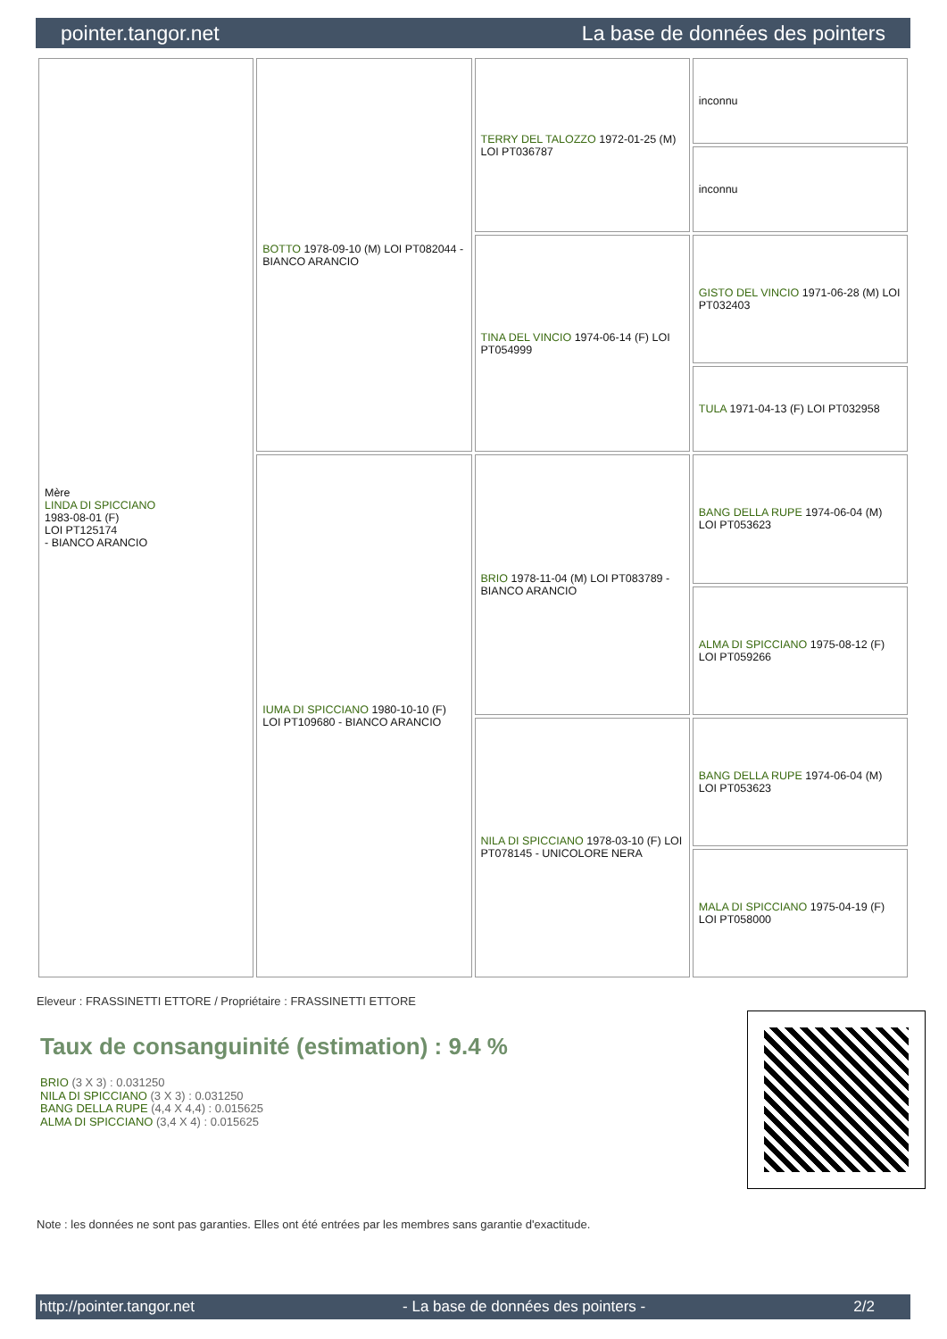pointer.tangor.net La base de données des pointers
| Mère LINDA DI SPICCIANO 1983-08-01 (F) LOI PT125174 - BIANCO ARANCIO | BOTTO 1978-09-10 (M) LOI PT082044 - BIANCO ARANCIO | TERRY DEL TALOZZO 1972-01-25 (M) LOI PT036787 | inconnu |
| | | | inconnu |
| | | TINA DEL VINCIO 1974-06-14 (F) LOI PT054999 | GISTO DEL VINCIO 1971-06-28 (M) LOI PT032403 |
| | | | TULA 1971-04-13 (F) LOI PT032958 |
| | IUMA DI SPICCIANO 1980-10-10 (F) LOI PT109680 - BIANCO ARANCIO | BRIO 1978-11-04 (M) LOI PT083789 - BIANCO ARANCIO | BANG DELLA RUPE 1974-06-04 (M) LOI PT053623 |
| | | | ALMA DI SPICCIANO 1975-08-12 (F) LOI PT059266 |
| | | NILA DI SPICCIANO 1978-03-10 (F) LOI PT078145 - UNICOLORE NERA | BANG DELLA RUPE 1974-06-04 (M) LOI PT053623 |
| | | | MALA DI SPICCIANO 1975-04-19 (F) LOI PT058000 |
Eleveur : FRASSINETTI ETTORE / Propriétaire : FRASSINETTI ETTORE
Taux de consanguinité (estimation) : 9.4 %
BRIO (3 X 3) : 0.031250
NILA DI SPICCIANO (3 X 3) : 0.031250
BANG DELLA RUPE (4,4 X 4,4) : 0.015625
ALMA DI SPICCIANO (3,4 X 4) : 0.015625
Note : les données ne sont pas garanties. Elles ont été entrées par les membres sans garantie d'exactitude.
http://pointer.tangor.net - La base de données des pointers - 2/2